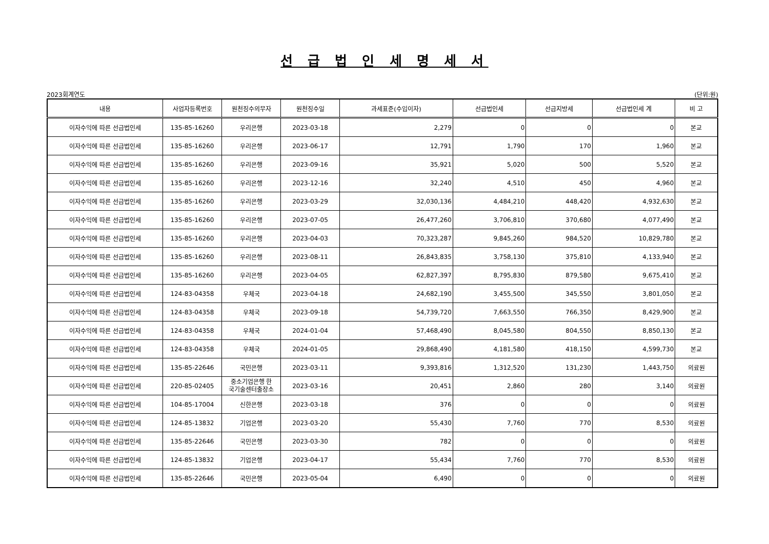선 급 법 인 세 명 세 서
2023회계연도 (단위:원)
| 내용 | 사업자등록번호 | 원천징수의무자 | 원천징수일 | 과세표준(수입이자) | 선급법인세 | 선급지방세 | 선급법인세 계 | 비 고 |
| --- | --- | --- | --- | --- | --- | --- | --- | --- |
| 이자수익에 따른 선급법인세 | 135-85-16260 | 우리은행 | 2023-03-18 | 2,279 | 0 | 0 | 0 | 본교 |
| 이자수익에 따른 선급법인세 | 135-85-16260 | 우리은행 | 2023-06-17 | 12,791 | 1,790 | 170 | 1,960 | 본교 |
| 이자수익에 따른 선급법인세 | 135-85-16260 | 우리은행 | 2023-09-16 | 35,921 | 5,020 | 500 | 5,520 | 본교 |
| 이자수익에 따른 선급법인세 | 135-85-16260 | 우리은행 | 2023-12-16 | 32,240 | 4,510 | 450 | 4,960 | 본교 |
| 이자수익에 따른 선급법인세 | 135-85-16260 | 우리은행 | 2023-03-29 | 32,030,136 | 4,484,210 | 448,420 | 4,932,630 | 본교 |
| 이자수익에 따른 선급법인세 | 135-85-16260 | 우리은행 | 2023-07-05 | 26,477,260 | 3,706,810 | 370,680 | 4,077,490 | 본교 |
| 이자수익에 따른 선급법인세 | 135-85-16260 | 우리은행 | 2023-04-03 | 70,323,287 | 9,845,260 | 984,520 | 10,829,780 | 본교 |
| 이자수익에 따른 선급법인세 | 135-85-16260 | 우리은행 | 2023-08-11 | 26,843,835 | 3,758,130 | 375,810 | 4,133,940 | 본교 |
| 이자수익에 따른 선급법인세 | 135-85-16260 | 우리은행 | 2023-04-05 | 62,827,397 | 8,795,830 | 879,580 | 9,675,410 | 본교 |
| 이자수익에 따른 선급법인세 | 124-83-04358 | 우체국 | 2023-04-18 | 24,682,190 | 3,455,500 | 345,550 | 3,801,050 | 본교 |
| 이자수익에 따른 선급법인세 | 124-83-04358 | 우체국 | 2023-09-18 | 54,739,720 | 7,663,550 | 766,350 | 8,429,900 | 본교 |
| 이자수익에 따른 선급법인세 | 124-83-04358 | 우체국 | 2024-01-04 | 57,468,490 | 8,045,580 | 804,550 | 8,850,130 | 본교 |
| 이자수익에 따른 선급법인세 | 124-83-04358 | 우체국 | 2024-01-05 | 29,868,490 | 4,181,580 | 418,150 | 4,599,730 | 본교 |
| 이자수익에 따른 선급법인세 | 135-85-22646 | 국민은행 | 2023-03-11 | 9,393,816 | 1,312,520 | 131,230 | 1,443,750 | 의료원 |
| 이자수익에 따른 선급법인세 | 220-85-02405 | 중소기업은행 한 국기술센터출장소 | 2023-03-16 | 20,451 | 2,860 | 280 | 3,140 | 의료원 |
| 이자수익에 따른 선급법인세 | 104-85-17004 | 신한은행 | 2023-03-18 | 376 | 0 | 0 | 0 | 의료원 |
| 이자수익에 따른 선급법인세 | 124-85-13832 | 기업은행 | 2023-03-20 | 55,430 | 7,760 | 770 | 8,530 | 의료원 |
| 이자수익에 따른 선급법인세 | 135-85-22646 | 국민은행 | 2023-03-30 | 782 | 0 | 0 | 0 | 의료원 |
| 이자수익에 따른 선급법인세 | 124-85-13832 | 기업은행 | 2023-04-17 | 55,434 | 7,760 | 770 | 8,530 | 의료원 |
| 이자수익에 따른 선급법인세 | 135-85-22646 | 국민은행 | 2023-05-04 | 6,490 | 0 | 0 | 0 | 의료원 |